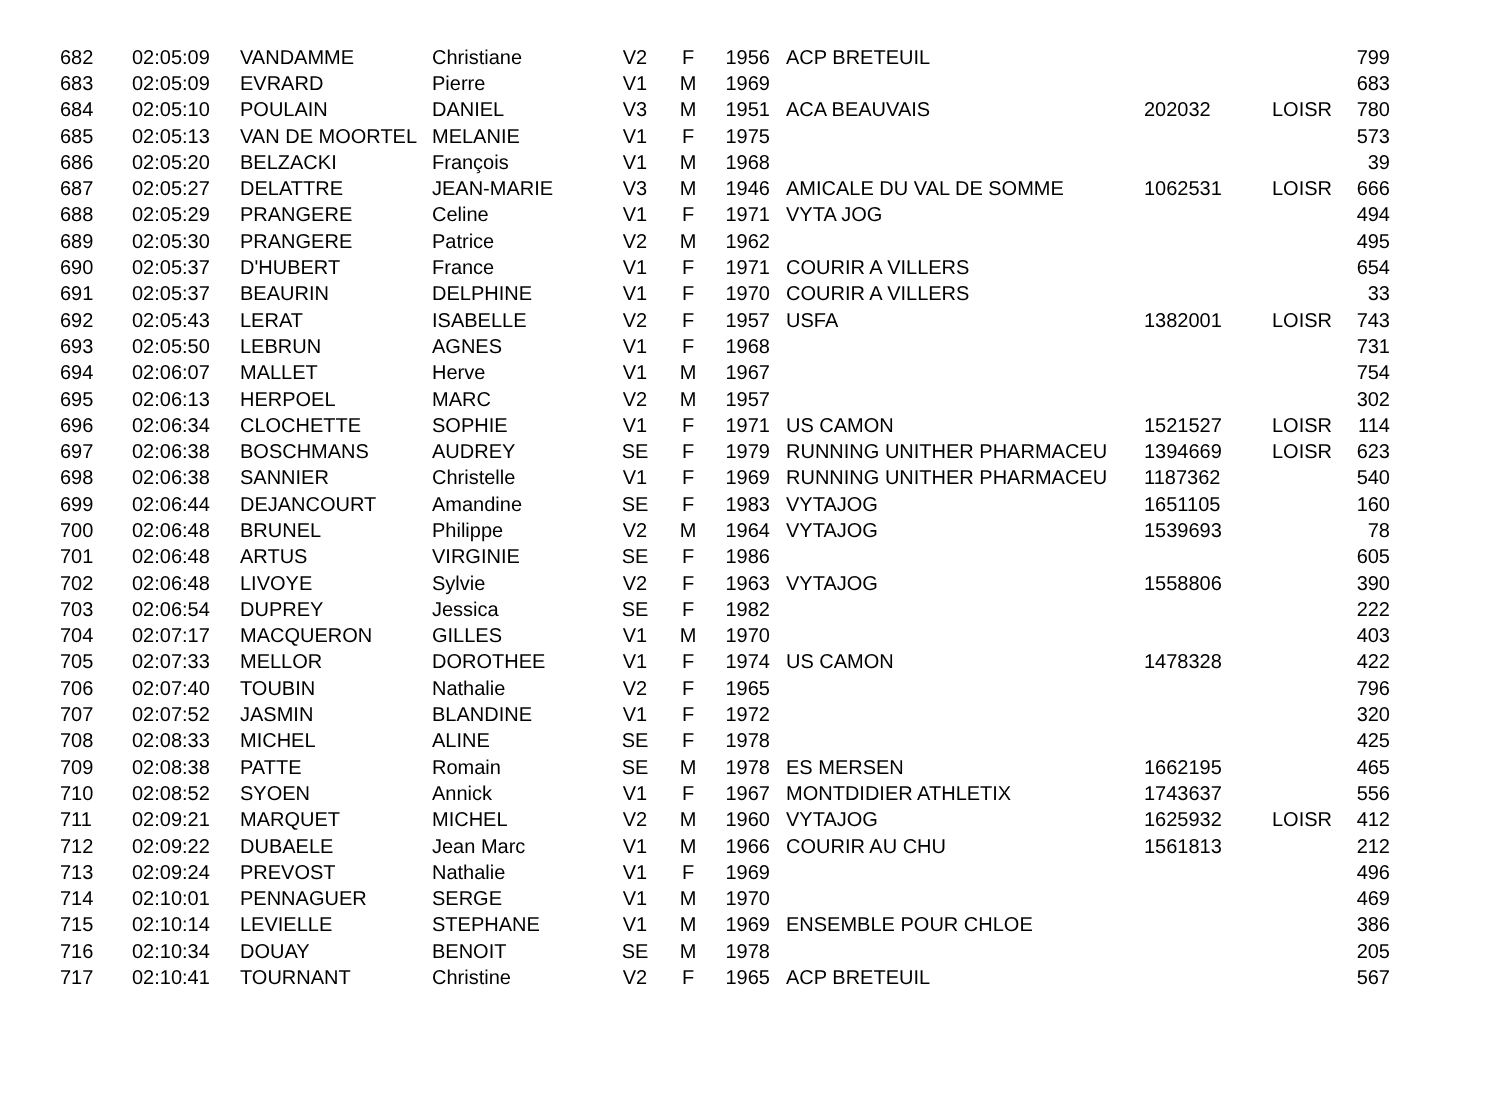| 682 | 02:05:09 | VANDAMME | Christiane | V2 | F | 1956 | ACP BRETEUIL | | | 799 |
| 683 | 02:05:09 | EVRARD | Pierre | V1 | M | 1969 | | | | 683 |
| 684 | 02:05:10 | POULAIN | DANIEL | V3 | M | 1951 | ACA BEAUVAIS | 202032 | LOISR | 780 |
| 685 | 02:05:13 | VAN DE MOORTEL | MELANIE | V1 | F | 1975 | | | | 573 |
| 686 | 02:05:20 | BELZACKI | François | V1 | M | 1968 | | | | 39 |
| 687 | 02:05:27 | DELATTRE | JEAN-MARIE | V3 | M | 1946 | AMICALE DU VAL DE SOMME | 1062531 | LOISR | 666 |
| 688 | 02:05:29 | PRANGERE | Celine | V1 | F | 1971 | VYTA JOG | | | 494 |
| 689 | 02:05:30 | PRANGERE | Patrice | V2 | M | 1962 | | | | 495 |
| 690 | 02:05:37 | D'HUBERT | France | V1 | F | 1971 | COURIR A VILLERS | | | 654 |
| 691 | 02:05:37 | BEAURIN | DELPHINE | V1 | F | 1970 | COURIR A VILLERS | | | 33 |
| 692 | 02:05:43 | LERAT | ISABELLE | V2 | F | 1957 | USFA | 1382001 | LOISR | 743 |
| 693 | 02:05:50 | LEBRUN | AGNES | V1 | F | 1968 | | | | 731 |
| 694 | 02:06:07 | MALLET | Herve | V1 | M | 1967 | | | | 754 |
| 695 | 02:06:13 | HERPOEL | MARC | V2 | M | 1957 | | | | 302 |
| 696 | 02:06:34 | CLOCHETTE | SOPHIE | V1 | F | 1971 | US CAMON | 1521527 | LOISR | 114 |
| 697 | 02:06:38 | BOSCHMANS | AUDREY | SE | F | 1979 | RUNNING UNITHER PHARMACEU | 1394669 | LOISR | 623 |
| 698 | 02:06:38 | SANNIER | Christelle | V1 | F | 1969 | RUNNING UNITHER PHARMACEU | 1187362 | | 540 |
| 699 | 02:06:44 | DEJANCOURT | Amandine | SE | F | 1983 | VYTAJOG | 1651105 | | 160 |
| 700 | 02:06:48 | BRUNEL | Philippe | V2 | M | 1964 | VYTAJOG | 1539693 | | 78 |
| 701 | 02:06:48 | ARTUS | VIRGINIE | SE | F | 1986 | | | | 605 |
| 702 | 02:06:48 | LIVOYE | Sylvie | V2 | F | 1963 | VYTAJOG | 1558806 | | 390 |
| 703 | 02:06:54 | DUPREY | Jessica | SE | F | 1982 | | | | 222 |
| 704 | 02:07:17 | MACQUERON | GILLES | V1 | M | 1970 | | | | 403 |
| 705 | 02:07:33 | MELLOR | DOROTHEE | V1 | F | 1974 | US CAMON | 1478328 | | 422 |
| 706 | 02:07:40 | TOUBIN | Nathalie | V2 | F | 1965 | | | | 796 |
| 707 | 02:07:52 | JASMIN | BLANDINE | V1 | F | 1972 | | | | 320 |
| 708 | 02:08:33 | MICHEL | ALINE | SE | F | 1978 | | | | 425 |
| 709 | 02:08:38 | PATTE | Romain | SE | M | 1978 | ES MERSEN | 1662195 | | 465 |
| 710 | 02:08:52 | SYOEN | Annick | V1 | F | 1967 | MONTDIDIER ATHLETIX | 1743637 | | 556 |
| 711 | 02:09:21 | MARQUET | MICHEL | V2 | M | 1960 | VYTAJOG | 1625932 | LOISR | 412 |
| 712 | 02:09:22 | DUBAELE | Jean Marc | V1 | M | 1966 | COURIR AU CHU | 1561813 | | 212 |
| 713 | 02:09:24 | PREVOST | Nathalie | V1 | F | 1969 | | | | 496 |
| 714 | 02:10:01 | PENNAGUER | SERGE | V1 | M | 1970 | | | | 469 |
| 715 | 02:10:14 | LEVIELLE | STEPHANE | V1 | M | 1969 | ENSEMBLE POUR CHLOE | | | 386 |
| 716 | 02:10:34 | DOUAY | BENOIT | SE | M | 1978 | | | | 205 |
| 717 | 02:10:41 | TOURNANT | Christine | V2 | F | 1965 | ACP BRETEUIL | | | 567 |